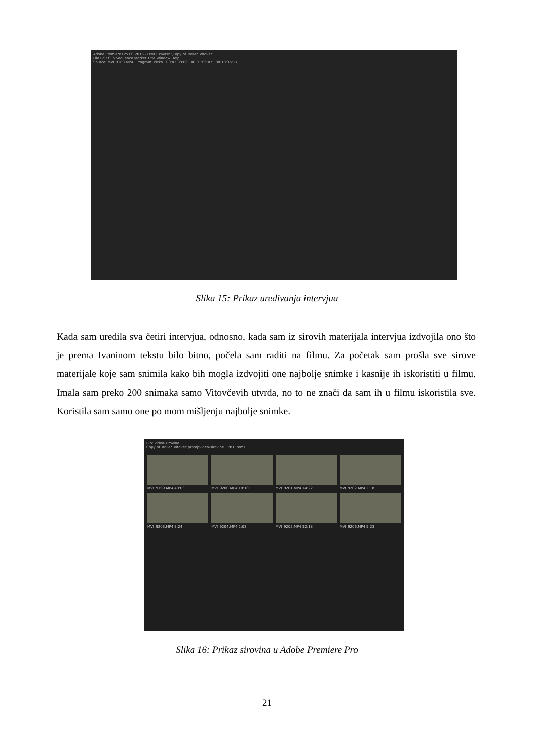Adobe Premiere Pro CC 2015 - H:\01_zavrsni\Copy of Trailer_Vitovec
File Edit Clip Sequence Marker Title Window Help
Source: MVI_9188.MP4 Program: cicko 00:02:03:09 00:01:09:07 00:18:35:17
Slika 15: Prikaz uređivanja intervjua
Kada sam uredila sva četiri intervjua, odnosno, kada sam iz sirovih materijala intervjua izdvojila ono što je prema Ivaninom tekstu bilo bitno, počela sam raditi na filmu. Za početak sam prošla sve sirove materijale koje sam snimila kako bih mogla izdvojiti one najbolje snimke i kasnije ih iskoristiti u filmu. Imala sam preko 200 snimaka samo Vitovčevih utvrda, no to ne znači da sam ih u filmu iskoristila sve. Koristila sam samo one po mom mišljenju najbolje snimke.
Bin: video-sirovine
Copy of Trailer_Vitovec.prproj\video-sirovine 281 Items
MVI_9199.MP4 40:03
MVI_9200.MP4 10:10
MVI_9201.MP4 14:22
MVI_9202.MP4 2:18
MVI_9203.MP4 3:24
MVI_9204.MP4 2:03
MVI_9205.MP4 32:18
MVI_9206.MP4 5:23
Slika 16: Prikaz sirovina u Adobe Premiere Pro
21